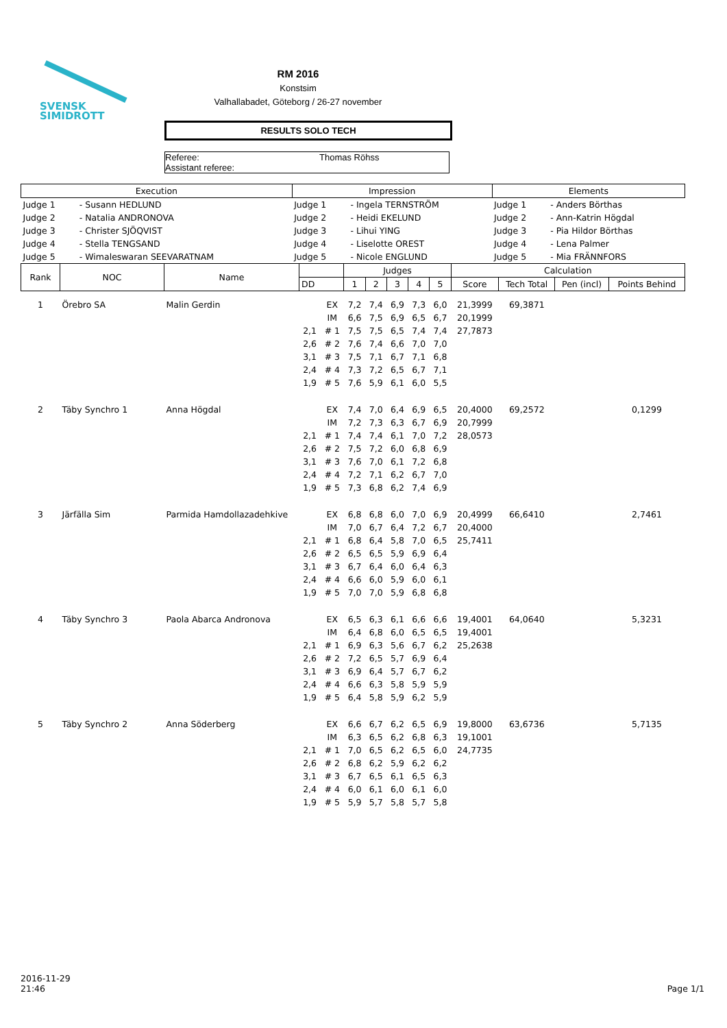SVENSK
SIMIDROTT
RM 2016
Konstsim
Valhallabadet, Göteborg / 26-27 november
RESULTS SOLO TECH
Referee: Thomas Röhss
Assistant referee:
| Execution | | Impression | | Elements | |
| --- | --- | --- | --- | --- | --- |
| Judge 1 | - Susann HEDLUND | Judge 1 | - Ingela TERNSTRÖM | Judge 1 | - Anders Börthas |
| Judge 2 | - Natalia ANDRONOVA | Judge 2 | - Heidi EKELUND | Judge 2 | - Ann-Katrin Högdal |
| Judge 3 | - Christer SJÖQVIST | Judge 3 | - Lihui YING | Judge 3 | - Pia Hildor Börthas |
| Judge 4 | - Stella TENGSAND | Judge 4 | - Liselotte OREST | Judge 4 | - Lena Palmer |
| Judge 5 | - Wimaleswaran SEEVARATNAM | Judge 5 | - Nicole ENGLUND | Judge 5 | - Mia FRÄNNFORS |
| Rank | NOC | Name | | | Judges | | | | | Calculation | | | |
| --- | --- | --- | --- | --- | --- | --- | --- | --- | --- | --- | --- | --- | --- |
| | | | DD | | 1 | 2 | 3 | 4 | 5 | Score | Tech Total | Pen (incl) | Points Behind |
| 1 | Örebro SA | Malin Gerdin | | EX | 7,2 | 7,4 | 6,9 | 7,3 | 6,0 | 21,3999 | 69,3871 | | |
| | | | | IM | 6,6 | 7,5 | 6,9 | 6,5 | 6,7 | 20,1999 | | | |
| | | | 2,1 | # 1 | 7,5 | 7,5 | 6,5 | 7,4 | 7,4 | 27,7873 | | | |
| | | | 2,6 | # 2 | 7,6 | 7,4 | 6,6 | 7,0 | 7,0 | | | | |
| | | | 3,1 | # 3 | 7,5 | 7,1 | 6,7 | 7,1 | 6,8 | | | | |
| | | | 2,4 | # 4 | 7,3 | 7,2 | 6,5 | 6,7 | 7,1 | | | | |
| | | | 1,9 | # 5 | 7,6 | 5,9 | 6,1 | 6,0 | 5,5 | | | | |
| 2 | Täby Synchro 1 | Anna Högdal | | EX | 7,4 | 7,0 | 6,4 | 6,9 | 6,5 | 20,4000 | 69,2572 | | 0,1299 |
| | | | | IM | 7,2 | 7,3 | 6,3 | 6,7 | 6,9 | 20,7999 | | | |
| | | | 2,1 | # 1 | 7,4 | 7,4 | 6,1 | 7,0 | 7,2 | 28,0573 | | | |
| | | | 2,6 | # 2 | 7,5 | 7,2 | 6,0 | 6,8 | 6,9 | | | | |
| | | | 3,1 | # 3 | 7,6 | 7,0 | 6,1 | 7,2 | 6,8 | | | | |
| | | | 2,4 | # 4 | 7,2 | 7,1 | 6,2 | 6,7 | 7,0 | | | | |
| | | | 1,9 | # 5 | 7,3 | 6,8 | 6,2 | 7,4 | 6,9 | | | | |
| 3 | Järfälla Sim | Parmida Hamdollazadehkive | | EX | 6,8 | 6,8 | 6,0 | 7,0 | 6,9 | 20,4999 | 66,6410 | | 2,7461 |
| | | | | IM | 7,0 | 6,7 | 6,4 | 7,2 | 6,7 | 20,4000 | | | |
| | | | 2,1 | # 1 | 6,8 | 6,4 | 5,8 | 7,0 | 6,5 | 25,7411 | | | |
| | | | 2,6 | # 2 | 6,5 | 6,5 | 5,9 | 6,9 | 6,4 | | | | |
| | | | 3,1 | # 3 | 6,7 | 6,4 | 6,0 | 6,4 | 6,3 | | | | |
| | | | 2,4 | # 4 | 6,6 | 6,0 | 5,9 | 6,0 | 6,1 | | | | |
| | | | 1,9 | # 5 | 7,0 | 7,0 | 5,9 | 6,8 | 6,8 | | | | |
| 4 | Täby Synchro 3 | Paola Abarca Andronova | | EX | 6,5 | 6,3 | 6,1 | 6,6 | 6,6 | 19,4001 | 64,0640 | | 5,3231 |
| | | | | IM | 6,4 | 6,8 | 6,0 | 6,5 | 6,5 | 19,4001 | | | |
| | | | 2,1 | # 1 | 6,9 | 6,3 | 5,6 | 6,7 | 6,2 | 25,2638 | | | |
| | | | 2,6 | # 2 | 7,2 | 6,5 | 5,7 | 6,9 | 6,4 | | | | |
| | | | 3,1 | # 3 | 6,9 | 6,4 | 5,7 | 6,7 | 6,2 | | | | |
| | | | 2,4 | # 4 | 6,6 | 6,3 | 5,8 | 5,9 | 5,9 | | | | |
| | | | 1,9 | # 5 | 6,4 | 5,8 | 5,9 | 6,2 | 5,9 | | | | |
| 5 | Täby Synchro 2 | Anna Söderberg | | EX | 6,6 | 6,7 | 6,2 | 6,5 | 6,9 | 19,8000 | 63,6736 | | 5,7135 |
| | | | | IM | 6,3 | 6,5 | 6,2 | 6,8 | 6,3 | 19,1001 | | | |
| | | | 2,1 | # 1 | 7,0 | 6,5 | 6,2 | 6,5 | 6,0 | 24,7735 | | | |
| | | | 2,6 | # 2 | 6,8 | 6,2 | 5,9 | 6,2 | 6,2 | | | | |
| | | | 3,1 | # 3 | 6,7 | 6,5 | 6,1 | 6,5 | 6,3 | | | | |
| | | | 2,4 | # 4 | 6,0 | 6,1 | 6,0 | 6,1 | 6,0 | | | | |
| | | | 1,9 | # 5 | 5,9 | 5,7 | 5,8 | 5,7 | 5,8 | | | | |
2016-11-29
21:46
Page 1/1